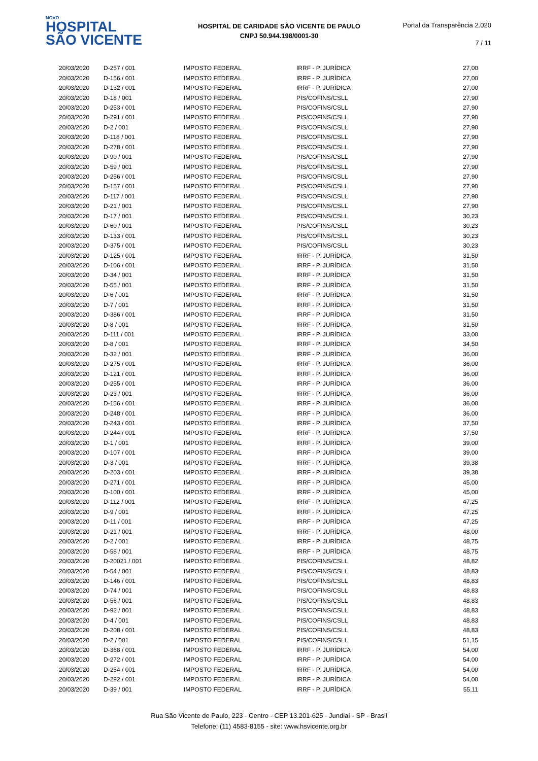NOVO
HOSPITAL
SÃO VICENTE
HOSPITAL DE CARIDADE SÃO VICENTE DE PAULO
CNPJ 50.944.198/0001-30
Portal da Transparência 2.020
7 / 11
| 20/03/2020 | D-257 / 001 | IMPOSTO FEDERAL | IRRF - P. JURÍDICA | 27,00 |
| 20/03/2020 | D-156 / 001 | IMPOSTO FEDERAL | IRRF - P. JURÍDICA | 27,00 |
| 20/03/2020 | D-132 / 001 | IMPOSTO FEDERAL | IRRF - P. JURÍDICA | 27,00 |
| 20/03/2020 | D-18 / 001 | IMPOSTO FEDERAL | PIS/COFINS/CSLL | 27,90 |
| 20/03/2020 | D-253 / 001 | IMPOSTO FEDERAL | PIS/COFINS/CSLL | 27,90 |
| 20/03/2020 | D-291 / 001 | IMPOSTO FEDERAL | PIS/COFINS/CSLL | 27,90 |
| 20/03/2020 | D-2 / 001 | IMPOSTO FEDERAL | PIS/COFINS/CSLL | 27,90 |
| 20/03/2020 | D-118 / 001 | IMPOSTO FEDERAL | PIS/COFINS/CSLL | 27,90 |
| 20/03/2020 | D-278 / 001 | IMPOSTO FEDERAL | PIS/COFINS/CSLL | 27,90 |
| 20/03/2020 | D-90 / 001 | IMPOSTO FEDERAL | PIS/COFINS/CSLL | 27,90 |
| 20/03/2020 | D-59 / 001 | IMPOSTO FEDERAL | PIS/COFINS/CSLL | 27,90 |
| 20/03/2020 | D-256 / 001 | IMPOSTO FEDERAL | PIS/COFINS/CSLL | 27,90 |
| 20/03/2020 | D-157 / 001 | IMPOSTO FEDERAL | PIS/COFINS/CSLL | 27,90 |
| 20/03/2020 | D-117 / 001 | IMPOSTO FEDERAL | PIS/COFINS/CSLL | 27,90 |
| 20/03/2020 | D-21 / 001 | IMPOSTO FEDERAL | PIS/COFINS/CSLL | 27,90 |
| 20/03/2020 | D-17 / 001 | IMPOSTO FEDERAL | PIS/COFINS/CSLL | 30,23 |
| 20/03/2020 | D-60 / 001 | IMPOSTO FEDERAL | PIS/COFINS/CSLL | 30,23 |
| 20/03/2020 | D-133 / 001 | IMPOSTO FEDERAL | PIS/COFINS/CSLL | 30,23 |
| 20/03/2020 | D-375 / 001 | IMPOSTO FEDERAL | PIS/COFINS/CSLL | 30,23 |
| 20/03/2020 | D-125 / 001 | IMPOSTO FEDERAL | IRRF - P. JURÍDICA | 31,50 |
| 20/03/2020 | D-106 / 001 | IMPOSTO FEDERAL | IRRF - P. JURÍDICA | 31,50 |
| 20/03/2020 | D-34 / 001 | IMPOSTO FEDERAL | IRRF - P. JURÍDICA | 31,50 |
| 20/03/2020 | D-55 / 001 | IMPOSTO FEDERAL | IRRF - P. JURÍDICA | 31,50 |
| 20/03/2020 | D-6 / 001 | IMPOSTO FEDERAL | IRRF - P. JURÍDICA | 31,50 |
| 20/03/2020 | D-7 / 001 | IMPOSTO FEDERAL | IRRF - P. JURÍDICA | 31,50 |
| 20/03/2020 | D-386 / 001 | IMPOSTO FEDERAL | IRRF - P. JURÍDICA | 31,50 |
| 20/03/2020 | D-8 / 001 | IMPOSTO FEDERAL | IRRF - P. JURÍDICA | 31,50 |
| 20/03/2020 | D-111 / 001 | IMPOSTO FEDERAL | IRRF - P. JURÍDICA | 33,00 |
| 20/03/2020 | D-8 / 001 | IMPOSTO FEDERAL | IRRF - P. JURÍDICA | 34,50 |
| 20/03/2020 | D-32 / 001 | IMPOSTO FEDERAL | IRRF - P. JURÍDICA | 36,00 |
| 20/03/2020 | D-275 / 001 | IMPOSTO FEDERAL | IRRF - P. JURÍDICA | 36,00 |
| 20/03/2020 | D-121 / 001 | IMPOSTO FEDERAL | IRRF - P. JURÍDICA | 36,00 |
| 20/03/2020 | D-255 / 001 | IMPOSTO FEDERAL | IRRF - P. JURÍDICA | 36,00 |
| 20/03/2020 | D-23 / 001 | IMPOSTO FEDERAL | IRRF - P. JURÍDICA | 36,00 |
| 20/03/2020 | D-156 / 001 | IMPOSTO FEDERAL | IRRF - P. JURÍDICA | 36,00 |
| 20/03/2020 | D-248 / 001 | IMPOSTO FEDERAL | IRRF - P. JURÍDICA | 36,00 |
| 20/03/2020 | D-243 / 001 | IMPOSTO FEDERAL | IRRF - P. JURÍDICA | 37,50 |
| 20/03/2020 | D-244 / 001 | IMPOSTO FEDERAL | IRRF - P. JURÍDICA | 37,50 |
| 20/03/2020 | D-1 / 001 | IMPOSTO FEDERAL | IRRF - P. JURÍDICA | 39,00 |
| 20/03/2020 | D-107 / 001 | IMPOSTO FEDERAL | IRRF - P. JURÍDICA | 39,00 |
| 20/03/2020 | D-3 / 001 | IMPOSTO FEDERAL | IRRF - P. JURÍDICA | 39,38 |
| 20/03/2020 | D-203 / 001 | IMPOSTO FEDERAL | IRRF - P. JURÍDICA | 39,38 |
| 20/03/2020 | D-271 / 001 | IMPOSTO FEDERAL | IRRF - P. JURÍDICA | 45,00 |
| 20/03/2020 | D-100 / 001 | IMPOSTO FEDERAL | IRRF - P. JURÍDICA | 45,00 |
| 20/03/2020 | D-112 / 001 | IMPOSTO FEDERAL | IRRF - P. JURÍDICA | 47,25 |
| 20/03/2020 | D-9 / 001 | IMPOSTO FEDERAL | IRRF - P. JURÍDICA | 47,25 |
| 20/03/2020 | D-11 / 001 | IMPOSTO FEDERAL | IRRF - P. JURÍDICA | 47,25 |
| 20/03/2020 | D-21 / 001 | IMPOSTO FEDERAL | IRRF - P. JURÍDICA | 48,00 |
| 20/03/2020 | D-2 / 001 | IMPOSTO FEDERAL | IRRF - P. JURÍDICA | 48,75 |
| 20/03/2020 | D-58 / 001 | IMPOSTO FEDERAL | IRRF - P. JURÍDICA | 48,75 |
| 20/03/2020 | D-20021 / 001 | IMPOSTO FEDERAL | PIS/COFINS/CSLL | 48,82 |
| 20/03/2020 | D-54 / 001 | IMPOSTO FEDERAL | PIS/COFINS/CSLL | 48,83 |
| 20/03/2020 | D-146 / 001 | IMPOSTO FEDERAL | PIS/COFINS/CSLL | 48,83 |
| 20/03/2020 | D-74 / 001 | IMPOSTO FEDERAL | PIS/COFINS/CSLL | 48,83 |
| 20/03/2020 | D-56 / 001 | IMPOSTO FEDERAL | PIS/COFINS/CSLL | 48,83 |
| 20/03/2020 | D-92 / 001 | IMPOSTO FEDERAL | PIS/COFINS/CSLL | 48,83 |
| 20/03/2020 | D-4 / 001 | IMPOSTO FEDERAL | PIS/COFINS/CSLL | 48,83 |
| 20/03/2020 | D-208 / 001 | IMPOSTO FEDERAL | PIS/COFINS/CSLL | 48,83 |
| 20/03/2020 | D-2 / 001 | IMPOSTO FEDERAL | PIS/COFINS/CSLL | 51,15 |
| 20/03/2020 | D-368 / 001 | IMPOSTO FEDERAL | IRRF - P. JURÍDICA | 54,00 |
| 20/03/2020 | D-272 / 001 | IMPOSTO FEDERAL | IRRF - P. JURÍDICA | 54,00 |
| 20/03/2020 | D-254 / 001 | IMPOSTO FEDERAL | IRRF - P. JURÍDICA | 54,00 |
| 20/03/2020 | D-292 / 001 | IMPOSTO FEDERAL | IRRF - P. JURÍDICA | 54,00 |
| 20/03/2020 | D-39 / 001 | IMPOSTO FEDERAL | IRRF - P. JURÍDICA | 55,11 |
Rua São Vicente de Paulo, 223 - Centro - CEP 13.201-625 - Jundiaí - SP - Brasil
Telefone: (11) 4583-8155 - site: www.hsvicente.org.br